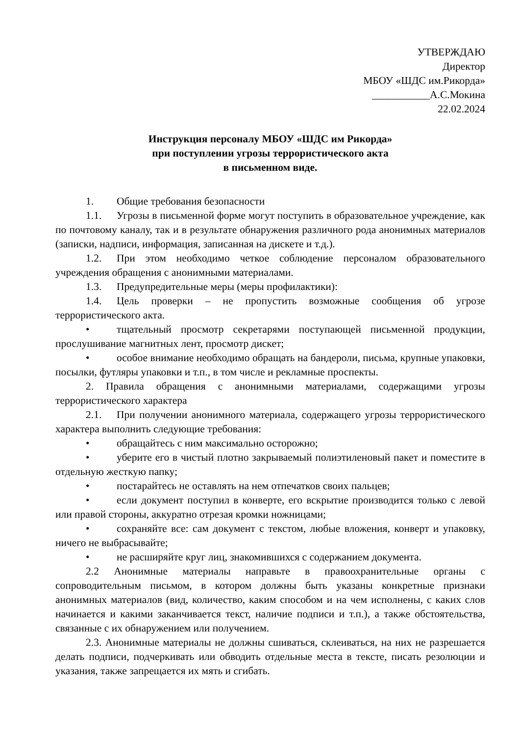УТВЕРЖДАЮ
Директор
МБОУ «ШДС им.Рикорда»
___________А.С.Мокина
22.02.2024
Инструкция персоналу МБОУ «ШДС им Рикорда»
при поступлении угрозы террористического акта
в письменном виде.
1. Общие требования безопасности
1.1. Угрозы в письменной форме могут поступить в образовательное учреждение, как по почтовому каналу, так и в результате обнаружения различного рода анонимных материалов (записки, надписи, информация, записанная на дискете и т.д.).
1.2. При этом необходимо четкое соблюдение персоналом образовательного учреждения обращения с анонимными материалами.
1.3. Предупредительные меры (меры профилактики):
1.4. Цель проверки – не пропустить возможные сообщения об угрозе террористического акта.
• тщательный просмотр секретарями поступающей письменной продукции, прослушивание магнитных лент, просмотр дискет;
• особое внимание необходимо обращать на бандероли, письма, крупные упаковки, посылки, футляры упаковки и т.п., в том числе и рекламные проспекты.
2. Правила обращения с анонимными материалами, содержащими угрозы террористического характера
2.1. При получении анонимного материала, содержащего угрозы террористического характера выполнить следующие требования:
• обращайтесь с ним максимально осторожно;
• уберите его в чистый плотно закрываемый полиэтиленовый пакет и поместите в отдельную жесткую папку;
• постарайтесь не оставлять на нем отпечатков своих пальцев;
• если документ поступил в конверте, его вскрытие производится только с левой или правой стороны, аккуратно отрезая кромки ножницами;
• сохраняйте все: сам документ с текстом, любые вложения, конверт и упаковку, ничего не выбрасывайте;
• не расширяйте круг лиц, знакомившихся с содержанием документа.
2.2 Анонимные материалы направьте в правоохранительные органы с сопроводительным письмом, в котором должны быть указаны конкретные признаки анонимных материалов (вид, количество, каким способом и на чем исполнены, с каких слов начинается и какими заканчивается текст, наличие подписи и т.п.), а также обстоятельства, связанные с их обнаружением или получением.
2.3. Анонимные материалы не должны сшиваться, склеиваться, на них не разрешается делать подписи, подчеркивать или обводить отдельные места в тексте, писать резолюции и указания, также запрещается их мять и сгибать.